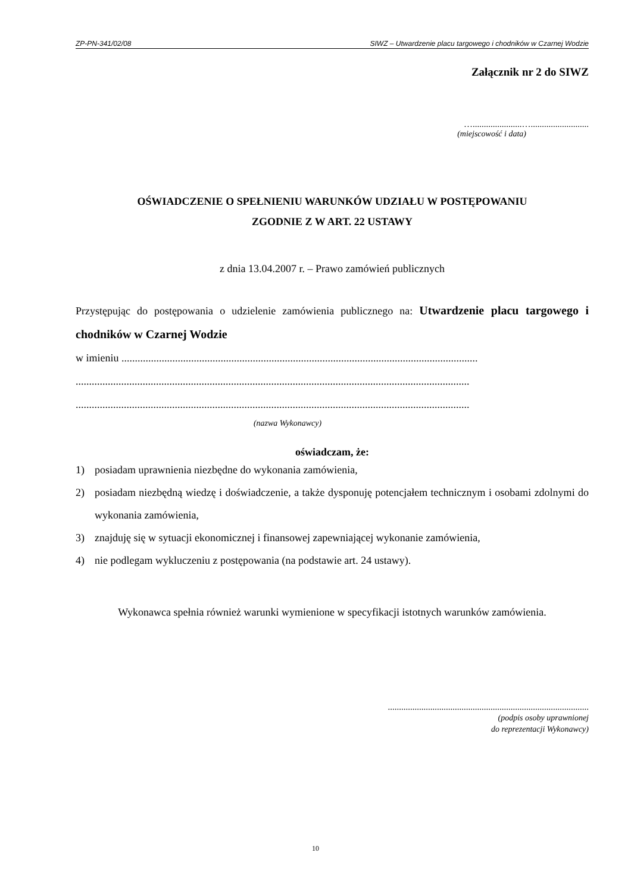ZP-PN-341/02/08 SIWZ – Utwardzenie placu targowego i chodników w Czarnej Wodzie
Załącznik nr 2 do SIWZ
…......................…..........................
(miejscowość i data)
OŚWIADCZENIE O SPEŁNIENIU WARUNKÓW UDZIAŁU W POSTĘPOWANIU
ZGODNIE Z W ART. 22 USTAWY
z dnia 13.04.2007 r. – Prawo zamówień publicznych
Przystępując do postępowania o udzielenie zamówienia publicznego na: Utwardzenie placu targowego i chodników w Czarnej Wodzie
w imieniu .....................................................................................................................................
...................................................................................................................................................
...................................................................................................................................................
(nazwa Wykonawcy)
oświadczam, że:
1) posiadam uprawnienia niezbędne do wykonania zamówienia,
2) posiadam niezbędną wiedzę i doświadczenie, a także dysponuję potencjałem technicznym i osobami zdolnymi do wykonania zamówienia,
3) znajduję się w sytuacji ekonomicznej i finansowej zapewniającej wykonanie zamówienia,
4) nie podlegam wykluczeniu z postępowania (na podstawie art. 24 ustawy).
Wykonawca spełnia również warunki wymienione w specyfikacji istotnych warunków zamówienia.
..........................................................................................
(podpis osoby uprawnionej
do reprezentacji Wykonawcy)
10